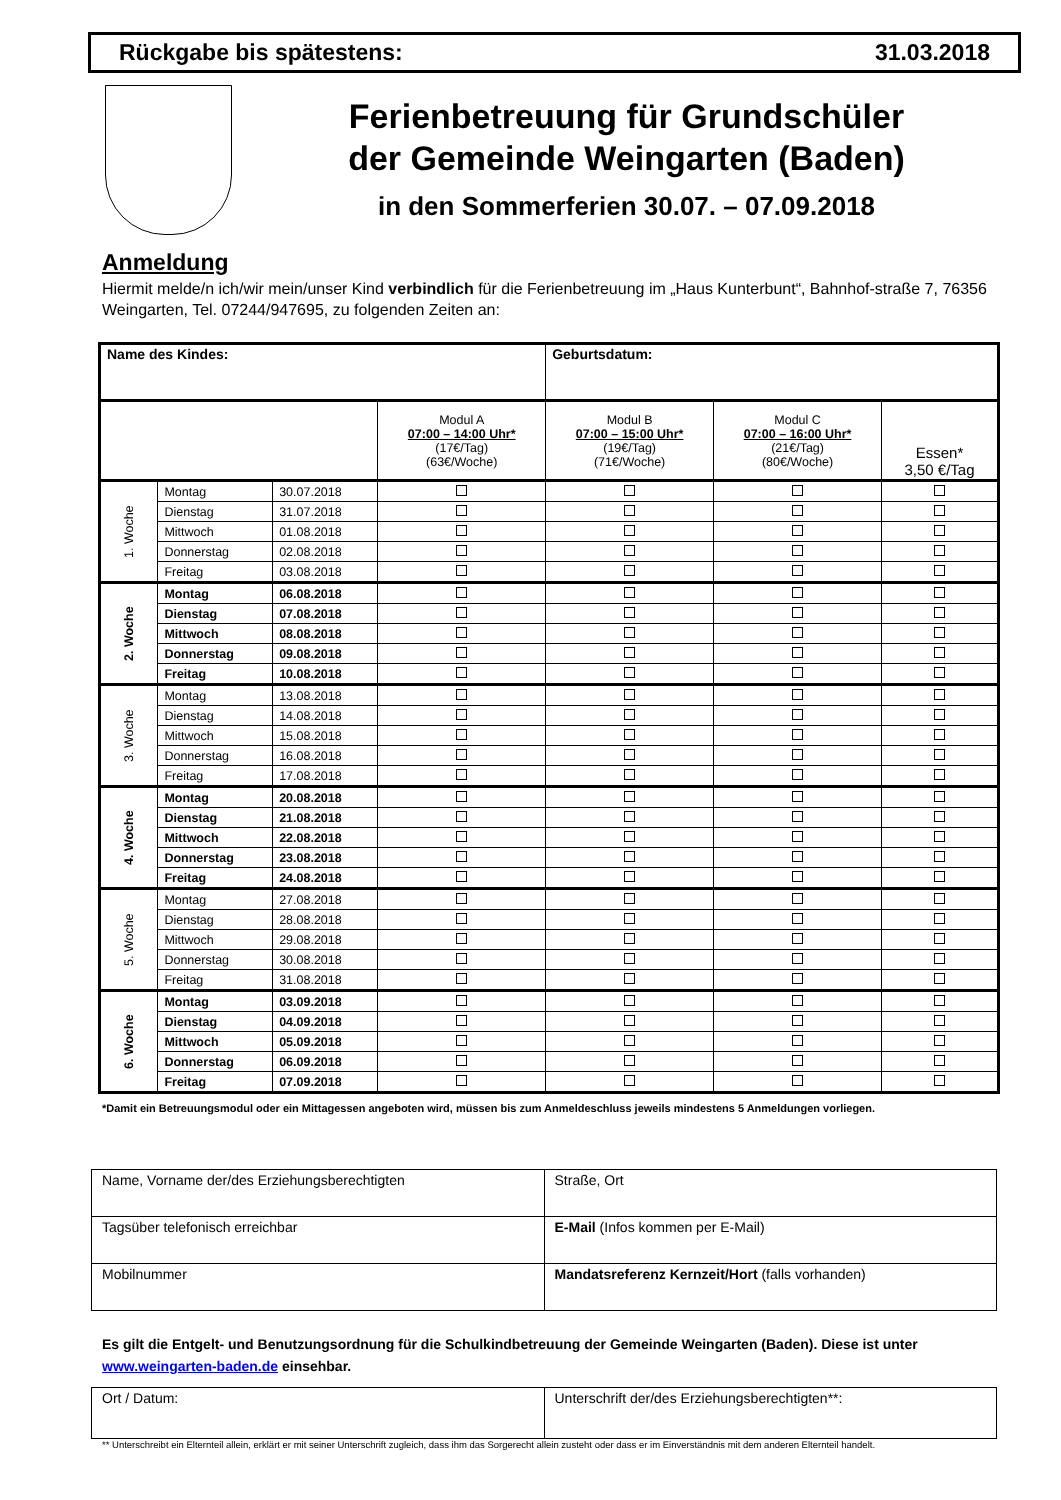Rückgabe bis spätestens: 31.03.2018
Ferienbetreuung für Grundschüler
der Gemeinde Weingarten (Baden)
in den Sommerferien 30.07. – 07.09.2018
Anmeldung
Hiermit melde/n ich/wir mein/unser Kind verbindlich für die Ferienbetreuung im „Haus Kunterbunt“, Bahnhof-straße 7, 76356 Weingarten, Tel. 07244/947695, zu folgenden Zeiten an:
| Name des Kindes: | | | | Geburtsdatum: | | |
| | | | Modul A 07:00 – 14:00 Uhr* (17€/Tag) (63€/Woche) | Modul B 07:00 – 15:00 Uhr* (19€/Tag) (71€/Woche) | Modul C 07:00 – 16:00 Uhr* (21€/Tag) (80€/Woche) | Essen* 3,50 €/Tag |
| 1. Woche | Montag | 30.07.2018 | | | | |
| | Dienstag | 31.07.2018 | | | | |
| | Mittwoch | 01.08.2018 | | | | |
| | Donnerstag | 02.08.2018 | | | | |
| | Freitag | 03.08.2018 | | | | |
| 2. Woche | Montag | 06.08.2018 | | | | |
| | Dienstag | 07.08.2018 | | | | |
| | Mittwoch | 08.08.2018 | | | | |
| | Donnerstag | 09.08.2018 | | | | |
| | Freitag | 10.08.2018 | | | | |
| 3. Woche | Montag | 13.08.2018 | | | | |
| | Dienstag | 14.08.2018 | | | | |
| | Mittwoch | 15.08.2018 | | | | |
| | Donnerstag | 16.08.2018 | | | | |
| | Freitag | 17.08.2018 | | | | |
| 4. Woche | Montag | 20.08.2018 | | | | |
| | Dienstag | 21.08.2018 | | | | |
| | Mittwoch | 22.08.2018 | | | | |
| | Donnerstag | 23.08.2018 | | | | |
| | Freitag | 24.08.2018 | | | | |
| 5. Woche | Montag | 27.08.2018 | | | | |
| | Dienstag | 28.08.2018 | | | | |
| | Mittwoch | 29.08.2018 | | | | |
| | Donnerstag | 30.08.2018 | | | | |
| | Freitag | 31.08.2018 | | | | |
| 6. Woche | Montag | 03.09.2018 | | | | |
| | Dienstag | 04.09.2018 | | | | |
| | Mittwoch | 05.09.2018 | | | | |
| | Donnerstag | 06.09.2018 | | | | |
| | Freitag | 07.09.2018 | | | | |
*Damit ein Betreuungsmodul oder ein Mittagessen angeboten wird, müssen bis zum Anmeldeschluss jeweils mindestens 5 Anmeldungen vorliegen.
| Name, Vorname der/des Erziehungsberechtigten | Straße, Ort |
| Tagsüber telefonisch erreichbar | E-Mail (Infos kommen per E-Mail) |
| Mobilnummer | Mandatsreferenz Kernzeit/Hort (falls vorhanden) |
Es gilt die Entgelt- und Benutzungsordnung für die Schulkindbetreuung der Gemeinde Weingarten (Baden). Diese ist unter www.weingarten-baden.de einsehbar.
| Ort / Datum: | Unterschrift der/des Erziehungsberechtigten**: |
** Unterschreibt ein Elternteil allein, erklärt er mit seiner Unterschrift zugleich, dass ihm das Sorgerecht allein zusteht oder dass er im Einverständnis mit dem anderen Elternteil handelt.